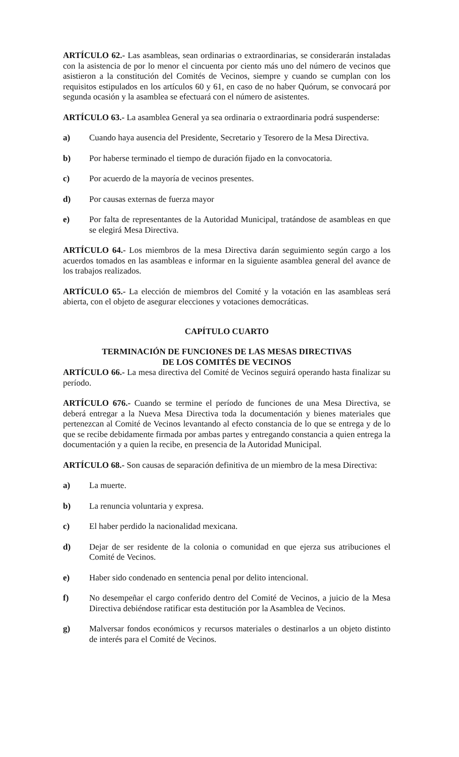ARTÍCULO 62.- Las asambleas, sean ordinarias o extraordinarias, se considerarán instaladas con la asistencia de por lo menor el cincuenta por ciento más uno del número de vecinos que asistieron a la constitución del Comités de Vecinos, siempre y cuando se cumplan con los requisitos estipulados en los artículos 60 y 61, en caso de no haber Quórum, se convocará por segunda ocasión y la asamblea se efectuará con el número de asistentes.
ARTÍCULO 63.- La asamblea General ya sea ordinaria o extraordinaria podrá suspenderse:
a) Cuando haya ausencia del Presidente, Secretario y Tesorero de la Mesa Directiva.
b) Por haberse terminado el tiempo de duración fijado en la convocatoria.
c) Por acuerdo de la mayoría de vecinos presentes.
d) Por causas externas de fuerza mayor
e) Por falta de representantes de la Autoridad Municipal, tratándose de asambleas en que se elegirá Mesa Directiva.
ARTÍCULO 64.- Los miembros de la mesa Directiva darán seguimiento según cargo a los acuerdos tomados en las asambleas e informar en la siguiente asamblea general del avance de los trabajos realizados.
ARTÍCULO 65.- La elección de miembros del Comité y la votación en las asambleas será abierta, con el objeto de asegurar elecciones y votaciones democráticas.
CAPÍTULO CUARTO
TERMINACIÓN DE FUNCIONES DE LAS MESAS DIRECTIVAS
DE LOS COMITÉS DE VECINOS
ARTÍCULO 66.- La mesa directiva del Comité de Vecinos seguirá operando hasta finalizar su período.
ARTÍCULO 676.- Cuando se termine el período de funciones de una Mesa Directiva, se deberá entregar a la Nueva Mesa Directiva toda la documentación y bienes materiales que pertenezcan al Comité de Vecinos levantando al efecto constancia de lo que se entrega y de lo que se recibe debidamente firmada por ambas partes y entregando constancia a quien entrega la documentación y a quien la recibe, en presencia de la Autoridad Municipal.
ARTÍCULO 68.- Son causas de separación definitiva de un miembro de la mesa Directiva:
a) La muerte.
b) La renuncia voluntaria y expresa.
c) El haber perdido la nacionalidad mexicana.
d) Dejar de ser residente de la colonia o comunidad en que ejerza sus atribuciones el Comité de Vecinos.
e) Haber sido condenado en sentencia penal por delito intencional.
f) No desempeñar el cargo conferido dentro del Comité de Vecinos, a juicio de la Mesa Directiva debiéndose ratificar esta destitución por la Asamblea de Vecinos.
g) Malversar fondos económicos y recursos materiales o destinarlos a un objeto distinto de interés para el Comité de Vecinos.